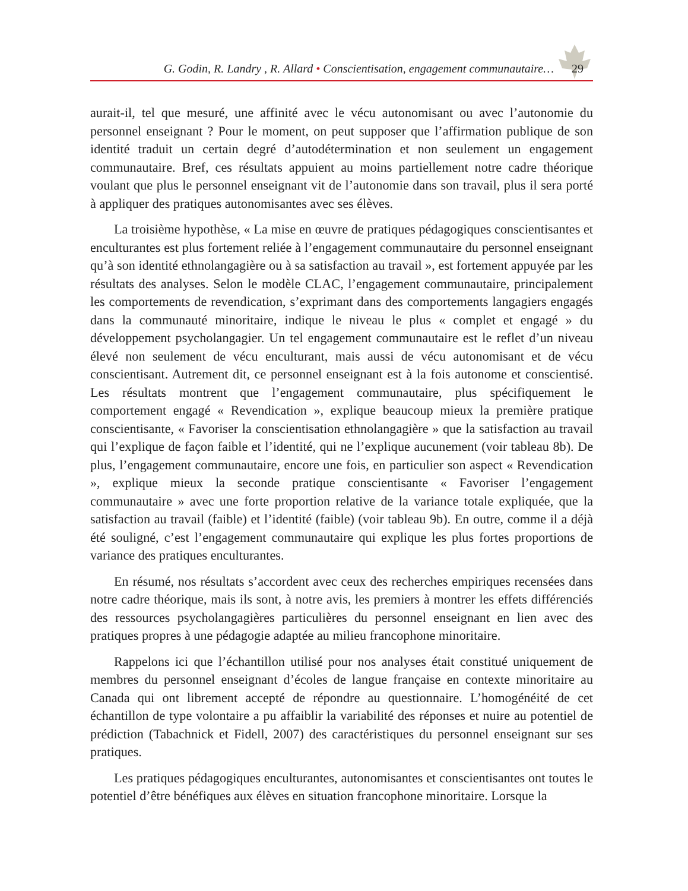G. Godin, R. Landry , R. Allard • Conscientisation, engagement communautaire…
29
aurait-il, tel que mesuré, une affinité avec le vécu autonomisant ou avec l’autonomie du personnel enseignant ? Pour le moment, on peut supposer que l’affirmation publique de son identité traduit un certain degré d’autodétermination et non seulement un engagement communautaire. Bref, ces résultats appuient au moins partiellement notre cadre théorique voulant que plus le personnel enseignant vit de l’autonomie dans son travail, plus il sera porté à appliquer des pratiques autonomisantes avec ses élèves.
La troisième hypothèse, « La mise en œuvre de pratiques pédagogiques conscientisantes et enculturantes est plus fortement reliée à l’engagement communautaire du personnel enseignant qu’à son identité ethnolangagière ou à sa satisfaction au travail », est fortement appuyée par les résultats des analyses. Selon le modèle CLAC, l’engagement communautaire, principalement les comportements de revendication, s’exprimant dans des comportements langagiers engagés dans la communauté minoritaire, indique le niveau le plus « complet et engagé » du développement psycholangagier. Un tel engagement communautaire est le reflet d’un niveau élevé non seulement de vécu enculturant, mais aussi de vécu autonomisant et de vécu conscientisant. Autrement dit, ce personnel enseignant est à la fois autonome et conscientisé. Les résultats montrent que l’engagement communautaire, plus spécifiquement le comportement engagé « Revendication », explique beaucoup mieux la première pratique conscientisante, « Favoriser la conscientisation ethnolangagière » que la satisfaction au travail qui l’explique de façon faible et l’identité, qui ne l’explique aucunement (voir tableau 8b). De plus, l’engagement communautaire, encore une fois, en particulier son aspect « Revendication », explique mieux la seconde pratique conscientisante « Favoriser l’engagement communautaire » avec une forte proportion relative de la variance totale expliquée, que la satisfaction au travail (faible) et l’identité (faible) (voir tableau 9b). En outre, comme il a déjà été souligné, c’est l’engagement communautaire qui explique les plus fortes proportions de variance des pratiques enculturantes.
En résumé, nos résultats s’accordent avec ceux des recherches empiriques recensées dans notre cadre théorique, mais ils sont, à notre avis, les premiers à montrer les effets différenciés des ressources psycholangagières particulières du personnel enseignant en lien avec des pratiques propres à une pédagogie adaptée au milieu francophone minoritaire.
Rappelons ici que l’échantillon utilisé pour nos analyses était constitué uniquement de membres du personnel enseignant d’écoles de langue française en contexte minoritaire au Canada qui ont librement accepté de répondre au questionnaire. L’homogénéité de cet échantillon de type volontaire a pu affaiblir la variabilité des réponses et nuire au potentiel de prédiction (Tabachnick et Fidell, 2007) des caractéristiques du personnel enseignant sur ses pratiques.
Les pratiques pédagogiques enculturantes, autonomisantes et conscientisantes ont toutes le potentiel d’être bénéfiques aux élèves en situation francophone minoritaire. Lorsque la